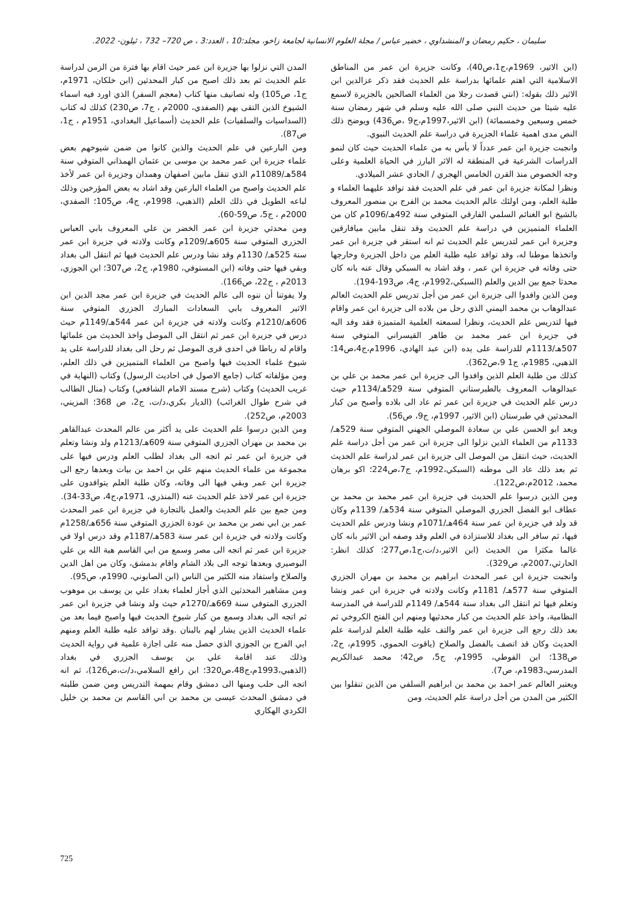سليمان ، حكيم رمضان و المنشداوي ، خضير عباس / مجلة العلوم الانسانية لجامعة زاخو، مجلد:10 ، العدد:3 ، ص 720– 732 ، ئيلون- 2022.
(ابن الاثير، 1969م،ج1،ص40)، وكانت جزيرة ابن عمر من المناطق الاسلامية التي اهتم علمائها بدراسة علم الحديث فقد ذكر عزالدين ابن الاثير ذلك بقوله: (انني قصدت رجلا من العلماء الصالحين بالجزيرة لاسمع عليه شيئا من حديث النبي صلى الله عليه وسلم في شهر رمضان سنة خمس وسبعين وخمسمائة) (ابن الاثير،1997م،ج9 ،ص436) ويوضح ذلك النص مدى اهمية علماء الجزيرة في دراسة علم الحديث النبوي.
وانجبت جزيرة ابن عمر عدداً لا بأس به من علماء الحديث حيث كان لنمو الدراسات الشرعية في المنطقة له الاثر البارز في الحياة العلمية وعلى وجه الخصوص منذ القرن الخامس الهجري / الحادي عشر الميلادي.
ونظرا لمكانة جزيرة ابن عمر في علم الحديث فقد توافد عليهما العلماء و طلبة العلم، ومن اولئك عالم الحديث محمد بن الفرج بن منصور المعروف بالشيخ ابو الغنائم السلمي الفارقي المتوفي سنة 492هـ/1096م كان من العلماء المتميزين في دراسة علم الحديث وقد تنقل مابين ميافارقين وجزيرة ابن عمر لتدريس علم الحديث ثم انه استقر في جزيرة ابن عمر واتخذها موطنا له، وقد توافد عليه طلبة العلم من داخل الجزيرة وخارجها حتى وفاته في جزيرة ابن عمر ، وقد اشاد به السبكي وقال عنه بانه كان محدثا جمع بين الدين والعلم (السبكي،1992م، ج4، ص193-194).
ومن الذين وافدوا الى جزيرة ابن عمر من أجل تدريس علم الحديث العالم عبدالوهاب بن محمد اليمني الذي رحل من بلاده الى جزيرة ابن عمر واقام فيها لتدريس علم الحديث، ونظرا لسمعته العلمية المتميزة فقد وفد اليه في جزيرة ابن عمر محمد بن طاهر القيسراني المتوفي سنة 507هـ/1113م للدراسة على يده (ابن عبد الهادي، 1996م،ج4،ص14؛ الذهبي، 1985م، ج1 9،ص362).
كذلك من طلبة العلم الذين وافدوا الى جزيرة ابن عمر محمد بن علي بن عبدالوهاب المعروف بالطبرستاني المتوفي سنة 529هـ/1134م حيث درس علم الحديث في جزيرة ابن عمر ثم عاد الى بلاده وأصبح من كبار المحدثين في طبرستان (ابن الاثير، 1997م، ج9، ص56).
ويعد ابو الحسن علي بن سعادة الموصلي الجهني المتوفي سنة 529هـ/ 1133م من العلماء الذين نزلوا الى جزيرة ابن عمر من أجل دراسة علم الحديث، حيث انتقل من الموصل الى جزيرة ابن عمر لدراسة علم الحديث ثم بعد ذلك عاد الى موطنه (السبكي،1992م، ج7،ص224؛ اكو برهان محمد، 2012م،ص122).
ومن الذين درسوا علم الحديث في جزيرة ابن عمر محمد بن محمد بن عطاف ابو الفضل الجزري الموصلي المتوفي سنة 534هـ/ 1139م وكان قد ولد في جزيرة ابن عمر سنة 464هـ/1071م ونشا ودرس علم الحديث فيها، ثم سافر الى بغداد للاستزادة في العلم وقد وصفه ابن الاثير بانه كان عالما مكثرا من الحديث (ابن الاثير،د/ت،ج1،ص277؛ كذلك انظر: الحارثي،2007م، ص329).
وانجبت جزيرة ابن عمر المحدث ابراهيم بن محمد بن مهران الجزري المتوفي سنة 577هـ/ 1181م وكانت ولادته في جزيرة ابن عمر ونشا وتعلم فيها ثم انتقل الى بغداد سنة 544هـ/ 1149م للدراسة في المدرسة النظامية، واخذ علم الحديث من كبار محدثيها ومنهم ابن الفتح الكروخي ثم بعد ذلك رجع الى جزيرة ابن عمر والتف عليه طلبة العلم لدراسة علم الحديث وكان قد اتصف بالفضل والصلاح (ياقوت الحموي، 1995م، ج2، ص138؛ ابن الفوطي، 1995م، ج5، ص42؛ محمد عبدالكريم المدرسي،1983م، ص7).
ويعتبر العالم عمر احمد بن محمد بن ابراهيم السلفي من الذين تنقلوا بين الكثير من المدن من أجل دراسة علم الحديث، ومن
المدن التي نزلوا بها جزيرة ابن عمر حيث اقام بها فترة من الزمن لدراسة علم الحديث ثم بعد ذلك اصبح من كبار المحدثين (ابن خلكان، 1971م، ج1، ص105) وله تصانيف منها كتاب (معجم السفر) الذي اورد فيه اسماء الشيوخ الذين التقى بهم (الصفدي، 2000م ، ج7، ص230) كذلك له كتاب (السداسيات والسلفيات) علم الحديث (أسماعيل البغدادي، 1951م ، ج1، ص87).
ومن البارعين في علم الحديث والذين كانوا من ضمن شيوخهم بعض علماء جزيرة ابن عمر محمد بن موسى بن عثمان الهمذاني المتوفي سنة 584هـ/11089م الذي تنقل مابين اصفهان وهمدان وجزيرة ابن عمر لأخذ علم الحديث واصبح من العلماء البارعين وقد اشاد به بعض المؤرخين وذلك لباعه الطويل في ذلك العلم (الذهبي، 1998م، ج4، ص105؛ الصفدي، 2000م ، ج5، ص59-60).
ومن محدثي جزيرة ابن عمر الخضر بن علي المعروف بابي العباس الجزري المتوفي سنة 605هـ/1209م وكانت ولادته في جزيرة ابن عمر سنة 525هـ/ 1130م وقد نشا ودرس علم الحديث فيها ثم انتقل الى بغداد وبقي فيها حتى وفاته (ابن المستوفي، 1980م، ج2، ص307؛ ابن الجوزي، 2013م ، ج22، ص166).
ولا يفوتنا أن ننوه الى عالم الحديث في جزيرة ابن عمر مجد الدين ابن الاثير المعروف بابي السعادات المبارك الجزري المتوفي سنة 606هـ/1210م وكانت ولادته في جزيرة ابن عمر 544هـ/1149م حيث درس في جزيرة ابن عمر ثم انتقل الى الموصل واخذ الحديث من علمائها واقام له رباطا في احدى قرى الموصل ثم رحل الى بغداد للدراسة على يد شيوخ علماء الحديث فيها واصبح من العلماء المتميزين في ذلك العلم، ومن مؤلفاته كتاب (جامع الاصول في احاديث الرسول) وكتاب (النهاية في غريب الحديث) وكتاب (شرح مسند الامام الشافعي) وكتاب (منال الطالب في شرح طوال الغرائب) (الديار بكري،د/ت، ج2، ص 368؛ المزيني، 2003م، ص252).
ومن الذين درسوا علم الحديث على يد أكثر من عالم المحدث عبدالقاهر بن محمد بن مهران الجزري المتوفي سنة 609هـ/1213م ولد ونشا وتعلم في جزيرة ابن عمر ثم اتجه الى بغداد لطلب العلم ودرس فيها على مجموعة من علماء الحديث منهم علي بن احمد بن بيات وبعدها رجع الى جزيرة ابن عمر وبقي فيها الى وفاته، وكان طلبة العلم يتوافدون على جزيرة ابن عمر لاخذ علم الحديث عنه (المنذري، 1971م،ج4، ص33-34).
ومن جمع بين علم الحديث والعمل بالتجارة في جزيرة ابن عمر المحدث عمر بن ابي نصر بن محمد بن عودة الجزري المتوفي سنة 656هـ/1258م وكانت ولادته في جزيرة ابن عمر سنة 583هـ/1187م وقد درس اولا في جزيرة ابن عمر ثم اتجه الى مصر وسمع من ابي القاسم هبة الله بن علي البوصيري وبعدها توجه الى بلاد الشام واقام بدمشق، وكان من اهل الدين والصلاح واستفاد منه الكثير من الناس (ابن الصابوني، 1990م، ص95).
ومن مشاهير المحدثين الذي أجاز لعلماء بغداد علي بن يوسف بن موهوب الجزري المتوفي سنة 669هـ/1270م حيث ولد ونشا في جزيرة ابن عمر ثم اتجه الى بغداد وسمع من كبار شيوخ الحديث فيها واصبح فيما بعد من علماء الحديث الذين يشار لهم بالبنان .وقد توافد عليه طلبة العلم ومنهم ابي الفرج بن الجوزي الذي حصل منه على اجازة علمية في رواية الحديث وذلك عند اقامة علي بن يوسف الجزري في بغداد (الذهبي،1993م،ج48،ص320؛ ابن رافع السلامي،د/ت،ص126)، ثم انه اتجه الى حلب ومنها الى دمشق وقام بمهمة التدريس ومن ضمن طلبته في دمشق المحدث عيسى بن محمد بن ابي القاسم بن محمد بن خليل الكردي الهكاري
725